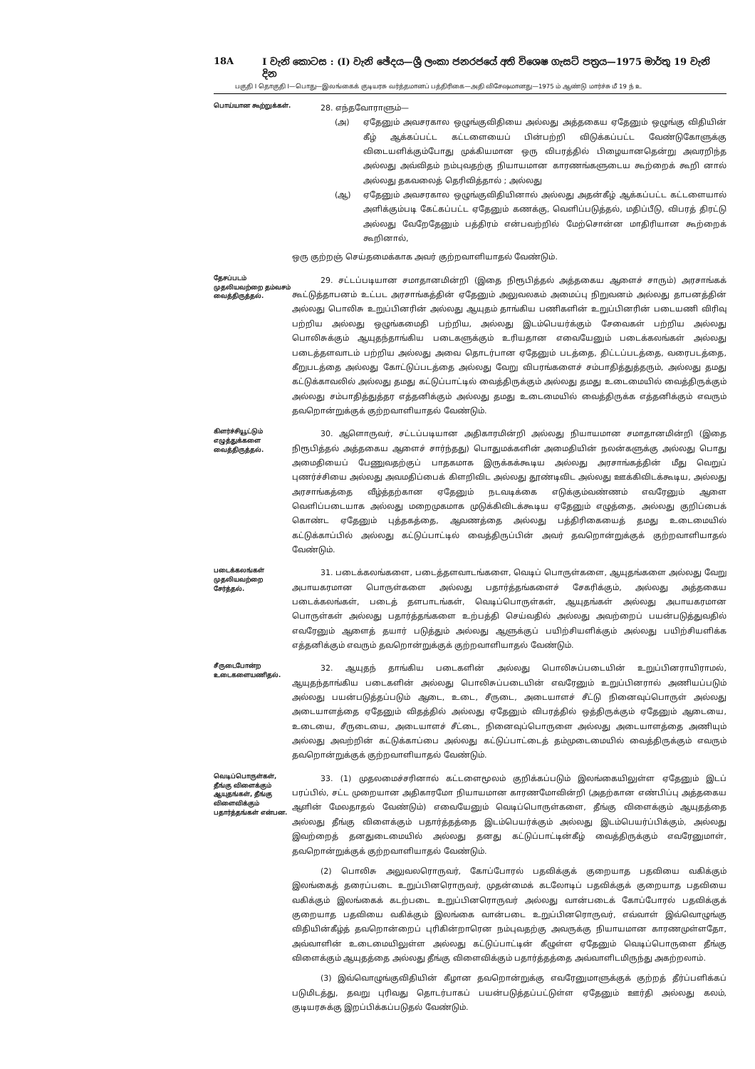18A I වැනි කොටස : (I) වැනි ඡේදය—ශ්‍රී ලංකා ජනරජයේ අති විශෙෂ ගැසට් පත්‍රය—1975 මාර්තු 19 වැනි දින
பகுதி I தொகுதி I—பொது—இலங்கைக் குடியரசு வர்த்தமானப் பத்திரிகை—அதி விசேஷமானது—1975 ம் ஆண்டு மார்ச்சு மீ 19 ந் உ
பொய்யான கூற்றுக்கள்.
28. எந்தவோராளும்—
(அ) ஏதேனும் அவசரகால ஒழுங்குவிதியை அல்லது அத்தகைய ஏதேனும் ஒழுங்கு விதியின் கீழ் ஆக்கப்பட்ட கட்டளையைப் பின்பற்றி விடுக்கப்பட்ட வேண்டுகோளுக்கு விடையளிக்கும்போது முக்கியமான ஒரு விபரத்தில் பிழையானதென்று அவரறிந்த அல்லது அவ்விதம் நம்புவதற்கு நியாயமான காரணங்களுடைய கூற்றைக் கூறி னால் அல்லது தகவலைத் தெரிவித்தால் ; அல்லது
(ஆ) ஏதேனும் அவசரகால ஒழுங்குவிதியினால் அல்லது அதன்கீழ் ஆக்கப்பட்ட கட்டளையால் அளிக்கும்படி கேட்கப்பட்ட ஏதேனும் கணக்கு, வெளிப்படுத்தல், மதிப்பீடு, விபரத் திரட்டு அல்லது வேறேதேனும் பத்திரம் என்பவற்றில் மேற்சொன்ன மாதிரியான கூற்றைக் கூறினால்,
ஒரு குற்றஞ் செய்தமைக்காக அவர் குற்றவாளியாதல் வேண்டும்.
தேசப்படம் முதலியவற்றை தம்வசம் வைத்திருத்தல்.
29. சட்டப்படியான சமாதானமின்றி (இதை நிரூபித்தல் அத்தகைய ஆளைச் சாரும்) அரசாங்கக் கூட்டுத்தாபனம் உட்பட அரசாங்கத்தின் ஏதேனும் அலுவலகம் அமைப்பு நிறுவனம் அல்லது தாபனத்தின் அல்லது பொலிசு உறுப்பினரின் அல்லது ஆயுதம் தாங்கிய பணிகளின் உறுப்பினரின் படையணி விரிவு பற்றிய அல்லது ஒழுங்கமைதி பற்றிய, அல்லது இடம்பெயர்க்கும் சேவைகள் பற்றிய அல்லது பொலிசுக்கும் ஆயுதந்தாங்கிய படைகளுக்கும் உரியதான எவையேனும் படைக்கலங்கள் அல்லது படைத்தளவாடம் பற்றிய அல்லது அவை தொடர்பான ஏதேனும் படத்தை, திட்டப்படத்தை, வரைபடத்தை, கீறுபடத்தை அல்லது கோட்டுப்படத்தை அல்லது வேறு விபரங்களைச் சம்பாதித்துத்தரும், அல்லது தமது கட்டுக்காவலில் அல்லது தமது கட்டுப்பாட்டில் வைத்திருக்கும் அல்லது தமது உடைமையில் வைத்திருக்கும் அல்லது சம்பாதித்துத்தர எத்தனிக்கும் அல்லது தமது உடைமையில் வைத்திருக்க எத்தனிக்கும் எவரும் தவறொன்றுக்குக் குற்றவாளியாதல் வேண்டும்.
கிளர்ச்சியூட்டும் எழுத்துக்களை வைத்திருத்தல்.
30. ஆளொருவர், சட்டப்படியான அதிகாரமின்றி அல்லது நியாயமான சமாதானமின்றி (இதை நிரூபித்தல் அத்தகைய ஆளைச் சார்ந்தது) பொதுமக்களின் அமைதியின் நலன்களுக்கு அல்லது பொது அமைதியைப் பேணுவதற்குப் பாதகமாக இருக்கக்கூடிய அல்லது அரசாங்கத்தின் மீது வெறுப் புணர்ச்சியை அல்லது அவமதிப்பைக் கிளறிவிட அல்லது தூண்டிவிட அல்லது ஊக்கிவிடக்கூடிய, அல்லது அரசாங்கத்தை வீழ்த்தற்கான ஏதேனும் நடவடிக்கை எடுக்கும்வண்ணம் எவரேனும் ஆளை வெளிப்படையாக அல்லது மறைமுகமாக முடுக்கிவிடக்கூடிய ஏதேனும் எழுத்தை, அல்லது குறிப்பைக் கொண்ட ஏதேனும் புத்தகத்தை, ஆவணத்தை அல்லது பத்திரிகையைத் தமது உடைமையில் கட்டுக்காப்பில் அல்லது கட்டுப்பாட்டில் வைத்திருப்பின் அவர் தவறொன்றுக்குக் குற்றவாளியாதல் வேண்டும்.
படைக்கலங்கள் முதலியவற்றை சேர்த்தல்.
31. படைக்கலங்களை, படைத்தளவாடங்களை, வெடிப் பொருள்களை, ஆயுதங்களை அல்லது வேறு அபாயகரமான பொருள்களை அல்லது பதார்த்தங்களைச் சேகரிக்கும், அல்லது அத்தகைய படைக்கலங்கள், படைத் தளபாடங்கள், வெடிப்பொருள்கள், ஆயுதங்கள் அல்லது அபாயகரமான பொருள்கள் அல்லது பதார்த்தங்களை உற்பத்தி செய்வதில் அல்லது அவற்றைப் பயன்படுத்துவதில் எவரேனும் ஆளைத் தயார் படுத்தும் அல்லது ஆளுக்குப் பயிற்சியளிக்கும் அல்லது பயிற்சியளிக்க எத்தனிக்கும் எவரும் தவறொன்றுக்குக் குற்றவாளியாதல் வேண்டும்.
சீருடைபோன்ற உடைகளையணிதல்.
32. ஆயுதந் தாங்கிய படைகளின் அல்லது பொலிசுப்படையின் உறுப்பினராயிராமல், ஆயுதந்தாங்கிய படைகளின் அல்லது பொலிசுப்படையின் எவரேனும் உறுப்பினரால் அணியப்படும் அல்லது பயன்படுத்தப்படும் ஆடை, உடை, சீருடை, அடையாளச் சீட்டு நினைவுப்பொருள் அல்லது அடையாளத்தை ஏதேனும் விதத்தில் அல்லது ஏதேனும் விபரத்தில் ஒத்திருக்கும் ஏதேனும் ஆடையை, உடையை, சீருடையை, அடையாளச் சீட்டை, நினைவுப்பொருளை அல்லது அடையாளத்தை அணியும் அல்லது அவற்றின் கட்டுக்காப்பை அல்லது கட்டுப்பாட்டைத் தம்முடைமையில் வைத்திருக்கும் எவரும் தவறொன்றுக்குக் குற்றவாளியாதல் வேண்டும்.
வெடிப்பொருள்கள், தீங்கு விளைக்கும் ஆயுதங்கள், தீங்கு விளைவிக்கும் பதார்த்தங்கள் என்பன.
33. (1) முதலமைச்சரினால் கட்டளைமூலம் குறிக்கப்படும் இலங்கையிலுள்ள ஏதேனும் இடப் பரப்பில், சட்ட முறையான அதிகாரமோ நியாயமான காரணமோவின்றி (அதற்கான எண்பிப்பு அத்தகைய ஆளின் மேலதாதல் வேண்டும்) எவையேனும் வெடிப்பொருள்களை, தீங்கு விளைக்கும் ஆயுதத்தை அல்லது தீங்கு விளைக்கும் பதார்த்தத்தை இடம்பெயர்க்கும் அல்லது இடம்பெயர்ப்பிக்கும், அல்லது இவற்றைத் தனதுடைமையில் அல்லது தனது கட்டுப்பாட்டின்கீழ் வைத்திருக்கும் எவரேனுமாள், தவறொன்றுக்குக் குற்றவாளியாதல் வேண்டும்.
(2) பொலிசு அலுவலரொருவர், கோப்போரல் பதவிக்குக் குறையாத பதவியை வகிக்கும் இலங்கைத் தரைப்படை உறுப்பினரொருவர், முதன்மைக் கடலோடிப் பதவிக்குக் குறையாத பதவியை வகிக்கும் இலங்கைக் கடற்படை உறுப்பினரொருவர் அல்லது வான்படைக் கோப்போரல் பதவிக்குக் குறையாத பதவியை வகிக்கும் இலங்கை வான்படை உறுப்பினரொருவர், எவ்வாள் இவ்வொழுங்கு விதியின்கீழ்த் தவறொன்றைப் புரிகின்றாரென நம்புவதற்கு அவருக்கு நியாயமான காரணமுள்ளதோ, அவ்வாளின் உடைமையிலுள்ள அல்லது கட்டுப்பாட்டின் கீழுள்ள ஏதேனும் வெடிப்பொருளை தீங்கு விளைக்கும் ஆயுதத்தை அல்லது தீங்கு விளைவிக்கும் பதார்த்தத்தை அவ்வாளிடமிருந்து அகற்றலாம்.
(3) இவ்வொழுங்குவிதியின் கீழான தவறொன்றுக்கு எவரேனுமாளுக்குக் குற்றத் தீர்ப்பளிக்கப் படுமிடத்து, தவறு புரிவது தொடர்பாகப் பயன்படுத்தப்பட்டுள்ள ஏதேனும் ஊர்தி அல்லது கலம், குடியரசுக்கு இறப்பிக்கப்படுதல் வேண்டும்.